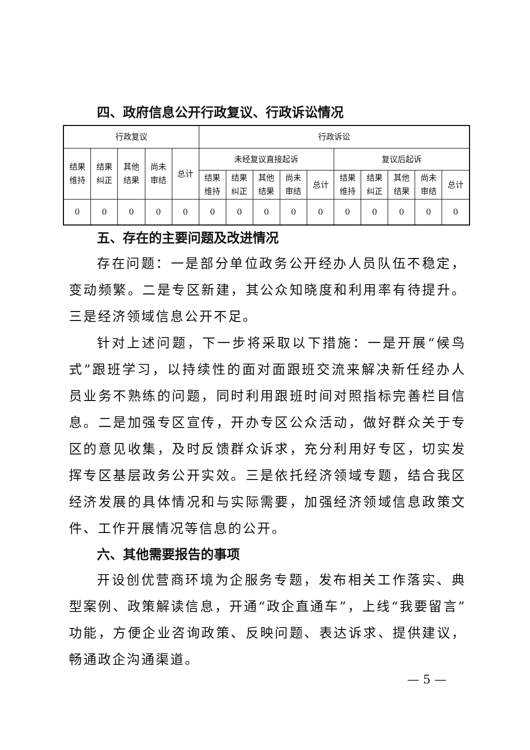四、政府信息公开行政复议、行政诉讼情况
| 行政复议 | | | | | 行政诉讼 | | | | | | | | | |
| 结果 维持 | 结果 纠正 | 其他 结果 | 尚未 审结 | 总计 | 未经复议直接起诉 | | | | | 复议后起诉 | | | | |
| | | | | | 结果 维持 | 结果 纠正 | 其他 结果 | 尚未 审结 | 总计 | 结果 维持 | 结果 纠正 | 其他 结果 | 尚未 审结 | 总计 |
| 0 | 0 | 0 | 0 | 0 | 0 | 0 | 0 | 0 | 0 | 0 | 0 | 0 | 0 | 0 |
五、存在的主要问题及改进情况
存在问题：一是部分单位政务公开经办人员队伍不稳定，变动频繁。二是专区新建，其公众知晓度和利用率有待提升。三是经济领域信息公开不足。
针对上述问题，下一步将采取以下措施：一是开展“候鸟式”跟班学习，以持续性的面对面跟班交流来解决新任经办人员业务不熟练的问题，同时利用跟班时间对照指标完善栏目信息。二是加强专区宣传，开办专区公众活动，做好群众关于专区的意见收集，及时反馈群众诉求，充分利用好专区，切实发挥专区基层政务公开实效。三是依托经济领域专题，结合我区经济发展的具体情况和与实际需要，加强经济领域信息政策文件、工作开展情况等信息的公开。
六、其他需要报告的事项
开设创优营商环境为企服务专题，发布相关工作落实、典型案例、政策解读信息，开通“政企直通车”，上线“我要留言”功能，方便企业咨询政策、反映问题、表达诉求、提供建议，畅通政企沟通渠道。
— 5 —